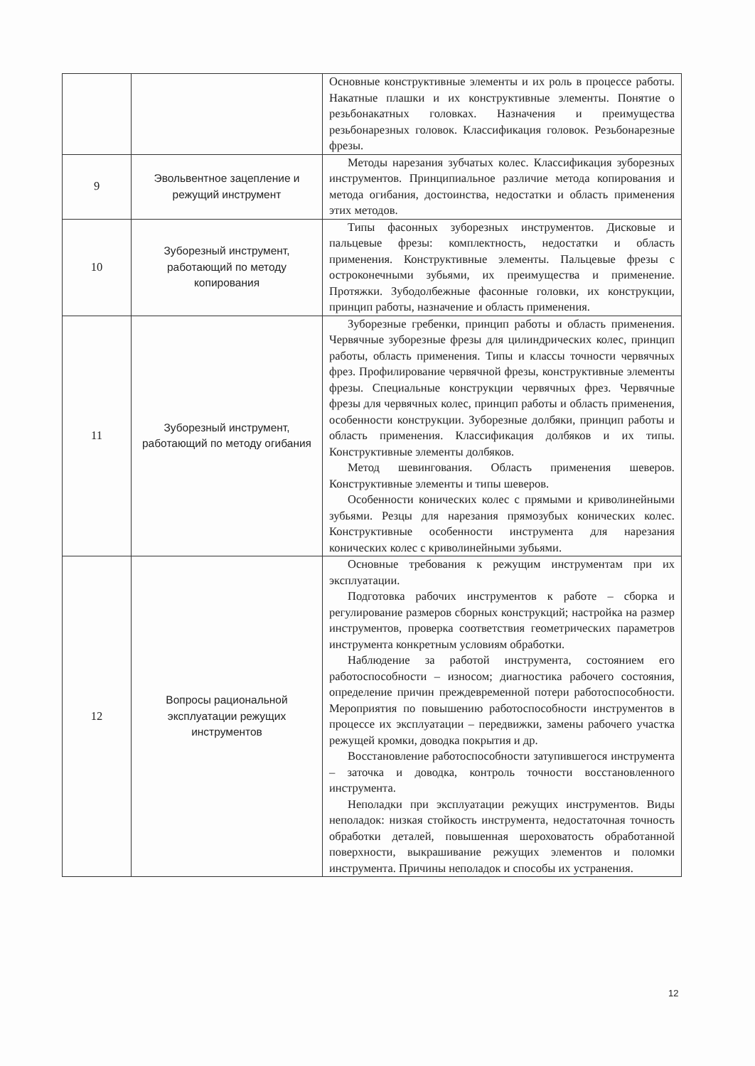| | | Основные конструктивные элементы и их роль в процессе работы. Накатные плашки и их конструктивные элементы. Понятие о резьбонакатных головках. Назначения и преимущества резьбонарезных головок. Классификация головок. Резьбонарезные фрезы. |
| 9 | Эвольвентное зацепление и режущий инструмент | Методы нарезания зубчатых колес. Классификация зуборезных инструментов. Принципиальное различие метода копирования и метода огибания, достоинства, недостатки и область применения этих методов. |
| 10 | Зуборезный инструмент, работающий по методу копирования | Типы фасонных зуборезных инструментов. Дисковые и пальцевые фрезы: комплектность, недостатки и область применения. Конструктивные элементы. Пальцевые фрезы с остроконечными зубьями, их преимущества и применение. Протяжки. Зубодолбежные фасонные головки, их конструкции, принцип работы, назначение и область применения. |
| 11 | Зуборезный инструмент, работающий по методу огибания | Зуборезные гребенки, принцип работы и область применения. Червячные зуборезные фрезы для цилиндрических колес, принцип работы, область применения. Типы и классы точности червячных фрез. Профилирование червячной фрезы, конструктивные элементы фрезы. Специальные конструкции червячных фрез. Червячные фрезы для червячных колес, принцип работы и область применения, особенности конструкции. Зуборезные долбяки, принцип работы и область применения. Классификация долбяков и их типы. Конструктивные элементы долбяков. Метод шевингования. Область применения шеверов. Конструктивные элементы и типы шеверов. Особенности конических колес с прямыми и криволинейными зубьями. Резцы для нарезания прямозубых конических колес. Конструктивные особенности инструмента для нарезания конических колес с криволинейными зубьями. |
| 12 | Вопросы рациональной эксплуатации режущих инструментов | Основные требования к режущим инструментам при их эксплуатации. Подготовка рабочих инструментов к работе – сборка и регулирование размеров сборных конструкций; настройка на размер инструментов, проверка соответствия геометрических параметров инструмента конкретным условиям обработки. Наблюдение за работой инструмента, состоянием его работоспособности – износом; диагностика рабочего состояния, определение причин преждевременной потери работоспособности. Мероприятия по повышению работоспособности инструментов в процессе их эксплуатации – передвижки, замены рабочего участка режущей кромки, доводка покрытия и др. Восстановление работоспособности затупившегося инструмента – заточка и доводка, контроль точности восстановленного инструмента. Неполадки при эксплуатации режущих инструментов. Виды неполадок: низкая стойкость инструмента, недостаточная точность обработки деталей, повышенная шероховатость обработанной поверхности, выкрашивание режущих элементов и поломки инструмента. Причины неполадок и способы их устранения. |
12